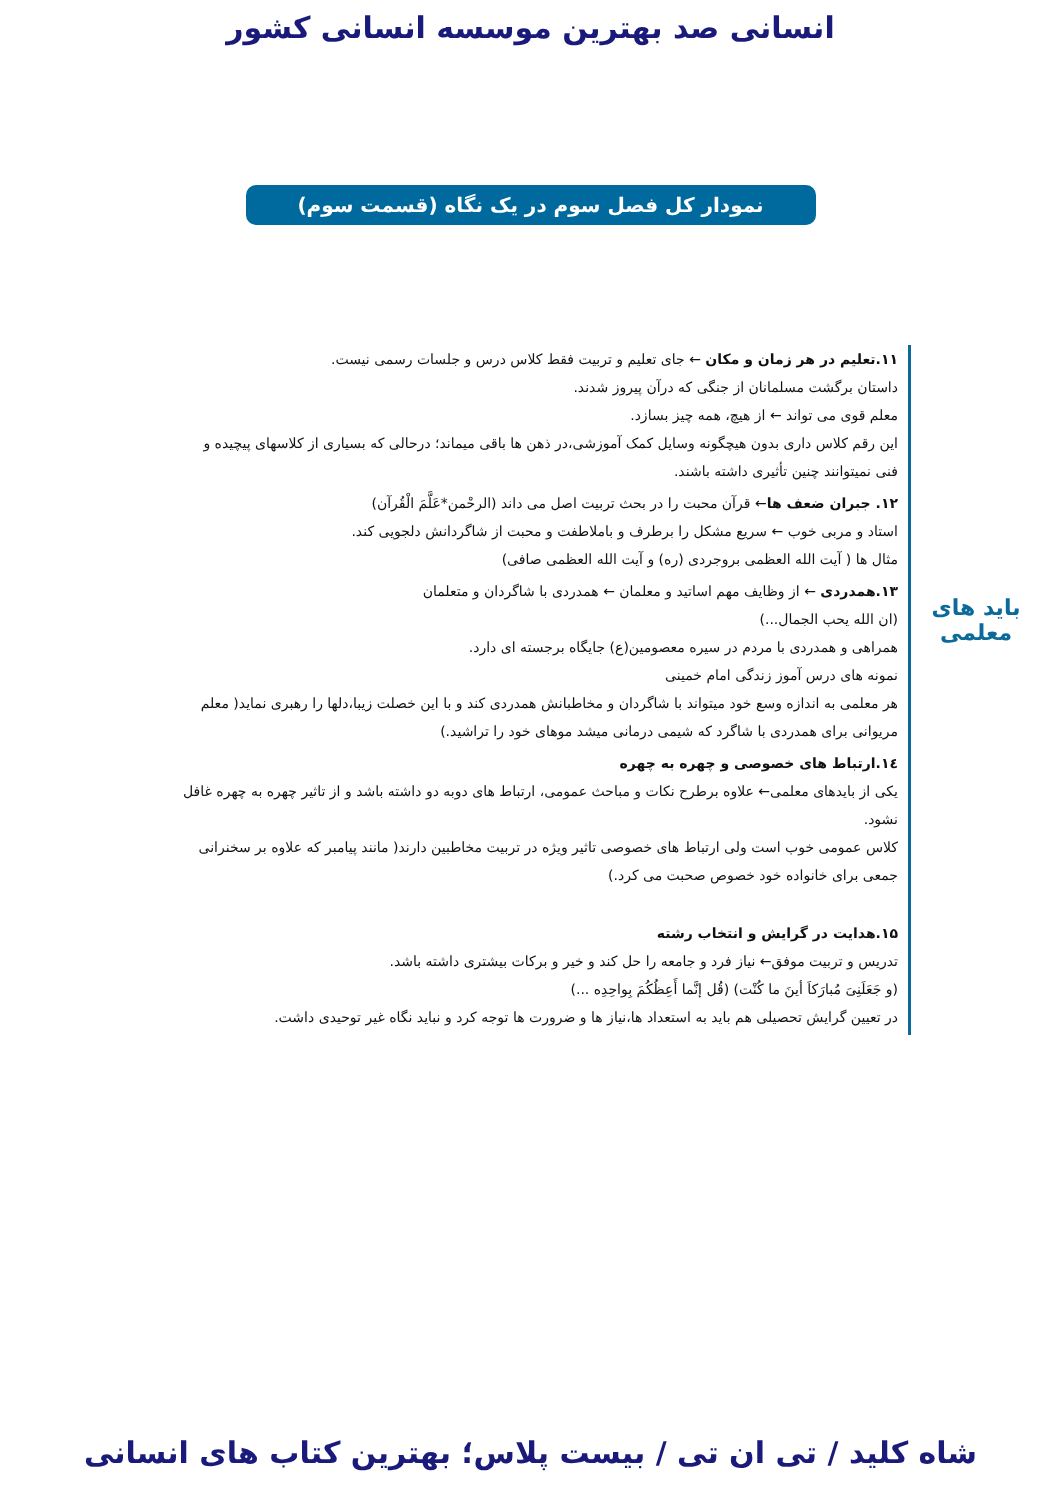انسانی صد بهترین موسسه انسانی کشور
نمودار کل فصل سوم در یک نگاه (قسمت سوم)
باید های
معلمی
۱۱.تعلیم در هر زمان و مکان ← جای تعلیم و تربیت فقط کلاس درس و جلسات رسمی نیست.
داستان برگشت مسلمانان از جنگی که درآن پیروز شدند.
معلم قوی می تواند ← از هیچ، همه چیز بسازد.
این رقم کلاس داری بدون هیچگونه وسایل کمک آموزشی،در ذهن ها باقی میماند؛ درحالی که بسیاری از کلاسهای پیچیده و فنی نمیتوانند چنین تأثیری داشته باشند.
۱۲. جبران ضعف ها← قرآن محبت را در بحث تربیت اصل می داند (الرحْمن*عَلَّمَ الْقُرآن)
استاد و مربی خوب ← سریع مشکل را برطرف و باملاطفت و محبت از شاگردانش دلجویی کند.
مثال ها ( آیت الله العظمی بروجردی (ره) و آیت الله العظمی صافی)
۱۳.همدردی ← از وظایف مهم اساتید و معلمان ← همدردی با شاگردان و متعلمان
(ان الله یحب الجمال...)
همراهی و همدردی با مردم در سیره معصومین(ع) جایگاه برجسته ای دارد.
نمونه های درس آموز زندگی امام خمینی
هر معلمی به اندازه وسع خود میتواند با شاگردان و مخاطبانش همدردی کند و با این خصلت زیبا،دلها را رهبری نماید( معلم مریوانی برای همدردی با شاگرد که شیمی درمانی میشد موهای خود را تراشید.)
۱٤.ارتباط های خصوصی و چهره به چهره
یکی از بایدهای معلمی← علاوه برطرح نکات و مباحث عمومی، ارتباط های دوبه دو داشته باشد و از تاثیر چهره به چهره غافل نشود.
کلاس عمومی خوب است ولی ارتباط های خصوصی تاثیر ویژه در تربیت مخاطبین دارند( مانند پیامبر که علاوه بر سخنرانی جمعی برای خانواده خود خصوص صحبت می کرد.)
۱۵.هدایت در گرایش و انتخاب رشته
تدریس و تربیت موفق← نیاز فرد و جامعه را حل کند و خیر و برکات بیشتری داشته باشد.
(و جَعَلَنِیَ مُبارَکاَ أینَ ما کُنْت) (قُل إنَّما أَعِظُکُمَ بِواحِدِه ...)
در تعیین گرایش تحصیلی هم باید به استعداد ها،نیاز ها و ضرورت ها توجه کرد و نباید نگاه غیر توحیدی داشت.
شاه کلید / تی ان تی / بیست پلاس؛ بهترین کتاب های انسانی